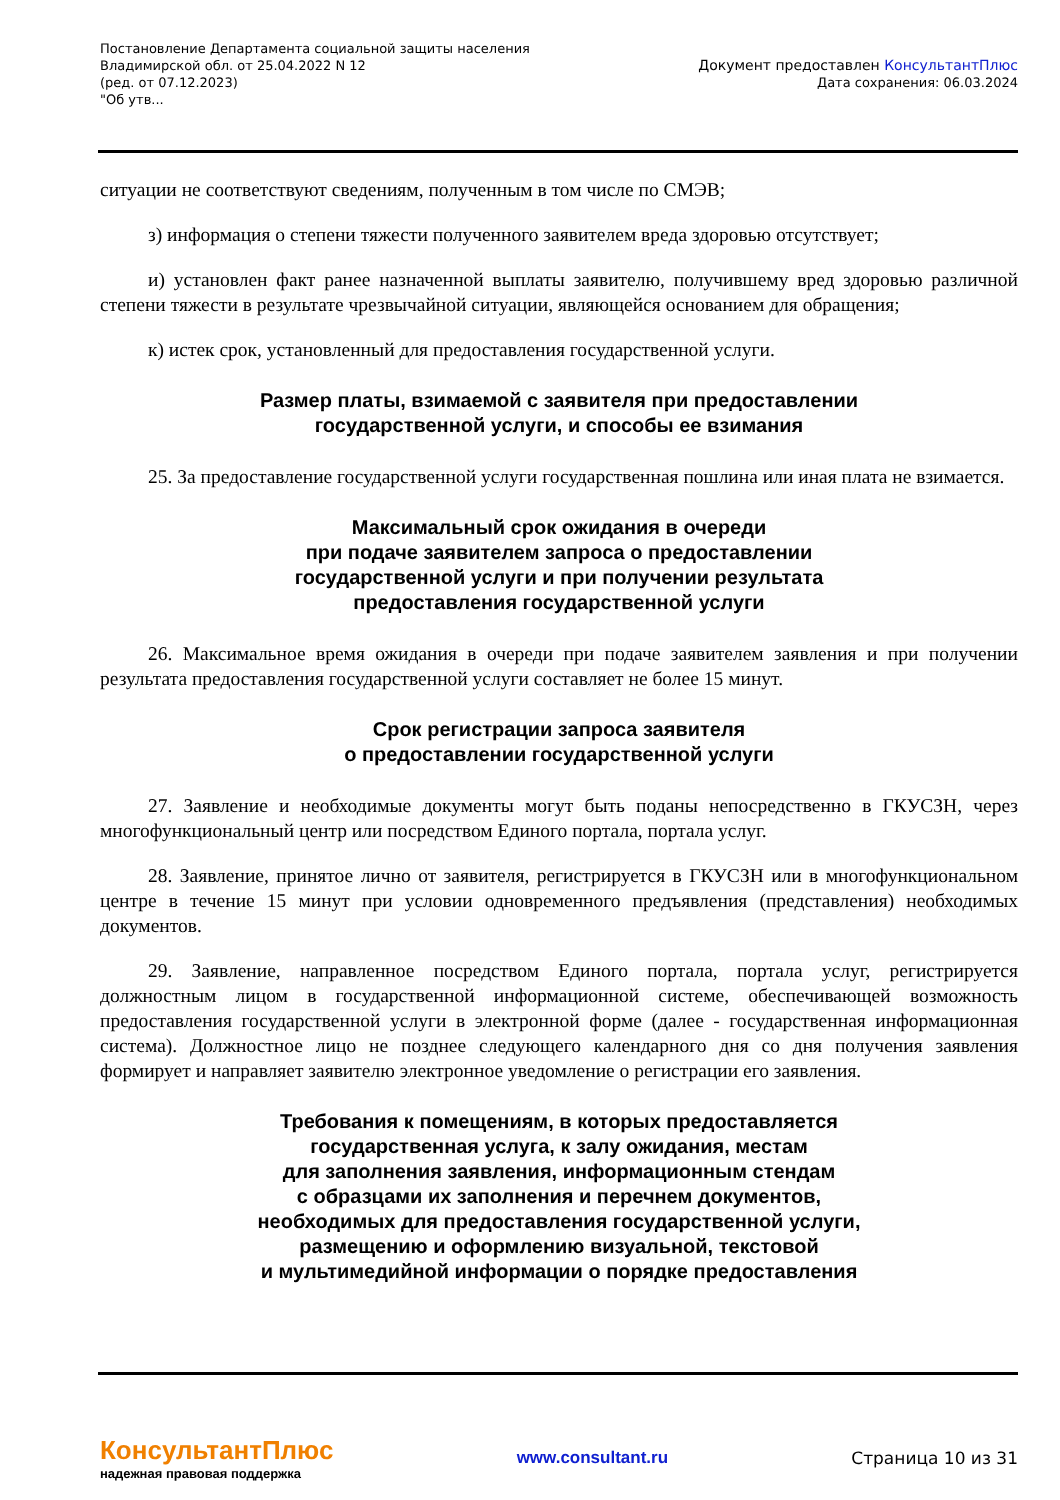Постановление Департамента социальной защиты населения
Владимирской обл. от 25.04.2022 N 12
(ред. от 07.12.2023)
"Об утв...
Документ предоставлен КонсультантПлюс
Дата сохранения: 06.03.2024
ситуации не соответствуют сведениям, полученным в том числе по СМЭВ;
з) информация о степени тяжести полученного заявителем вреда здоровью отсутствует;
и) установлен факт ранее назначенной выплаты заявителю, получившему вред здоровью различной степени тяжести в результате чрезвычайной ситуации, являющейся основанием для обращения;
к) истек срок, установленный для предоставления государственной услуги.
Размер платы, взимаемой с заявителя при предоставлении
государственной услуги, и способы ее взимания
25. За предоставление государственной услуги государственная пошлина или иная плата не взимается.
Максимальный срок ожидания в очереди
при подаче заявителем запроса о предоставлении
государственной услуги и при получении результата
предоставления государственной услуги
26. Максимальное время ожидания в очереди при подаче заявителем заявления и при получении результата предоставления государственной услуги составляет не более 15 минут.
Срок регистрации запроса заявителя
о предоставлении государственной услуги
27. Заявление и необходимые документы могут быть поданы непосредственно в ГКУСЗН, через многофункциональный центр или посредством Единого портала, портала услуг.
28. Заявление, принятое лично от заявителя, регистрируется в ГКУСЗН или в многофункциональном центре в течение 15 минут при условии одновременного предъявления (представления) необходимых документов.
29. Заявление, направленное посредством Единого портала, портала услуг, регистрируется должностным лицом в государственной информационной системе, обеспечивающей возможность предоставления государственной услуги в электронной форме (далее - государственная информационная система). Должностное лицо не позднее следующего календарного дня со дня получения заявления формирует и направляет заявителю электронное уведомление о регистрации его заявления.
Требования к помещениям, в которых предоставляется
государственная услуга, к залу ожидания, местам
для заполнения заявления, информационным стендам
с образцами их заполнения и перечнем документов,
необходимых для предоставления государственной услуги,
размещению и оформлению визуальной, текстовой
и мультимедийной информации о порядке предоставления
КонсультантПлюс
надежная правовая поддержка
www.consultant.ru Страница 10 из 31